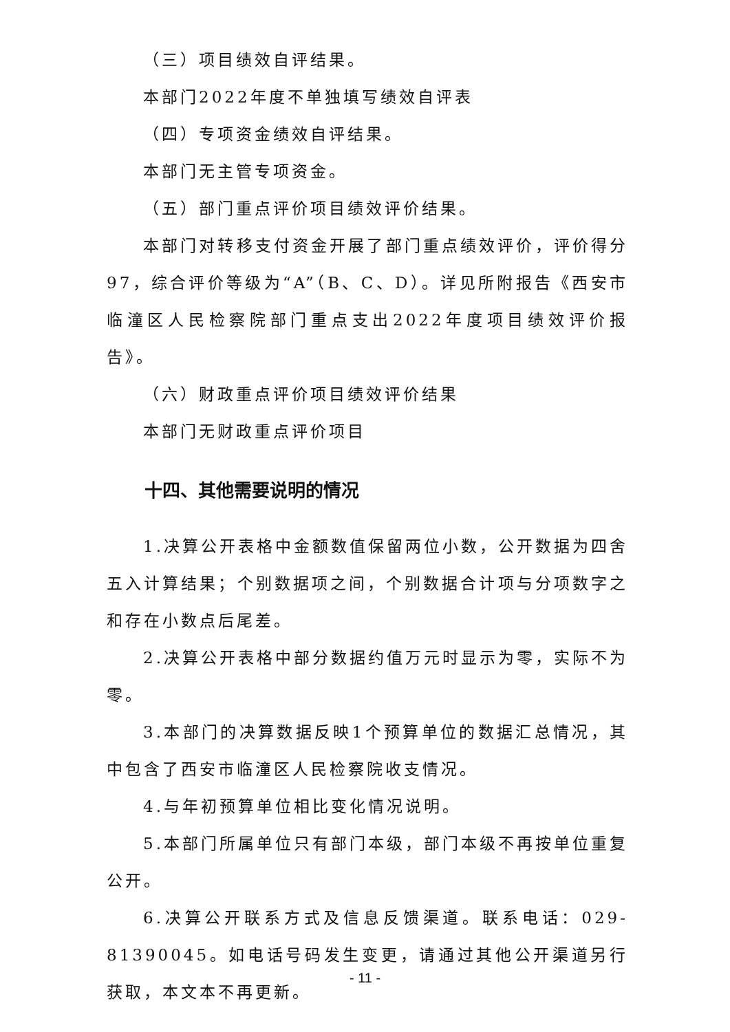（三）项目绩效自评结果。
本部门2022年度不单独填写绩效自评表
（四）专项资金绩效自评结果。
本部门无主管专项资金。
（五）部门重点评价项目绩效评价结果。
本部门对转移支付资金开展了部门重点绩效评价，评价得分97，综合评价等级为“A”（B、C、D）。详见所附报告《西安市临潼区人民检察院部门重点支出2022年度项目绩效评价报告》。
（六）财政重点评价项目绩效评价结果
本部门无财政重点评价项目
十四、其他需要说明的情况
1.决算公开表格中金额数值保留两位小数，公开数据为四舍五入计算结果；个别数据项之间，个别数据合计项与分项数字之和存在小数点后尾差。
2.决算公开表格中部分数据约值万元时显示为零，实际不为零。
3.本部门的决算数据反映1个预算单位的数据汇总情况，其中包含了西安市临潼区人民检察院收支情况。
4.与年初预算单位相比变化情况说明。
5.本部门所属单位只有部门本级，部门本级不再按单位重复公开。
6.决算公开联系方式及信息反馈渠道。联系电话：029-81390045。如电话号码发生变更，请通过其他公开渠道另行获取，本文本不再更新。
- 11 -